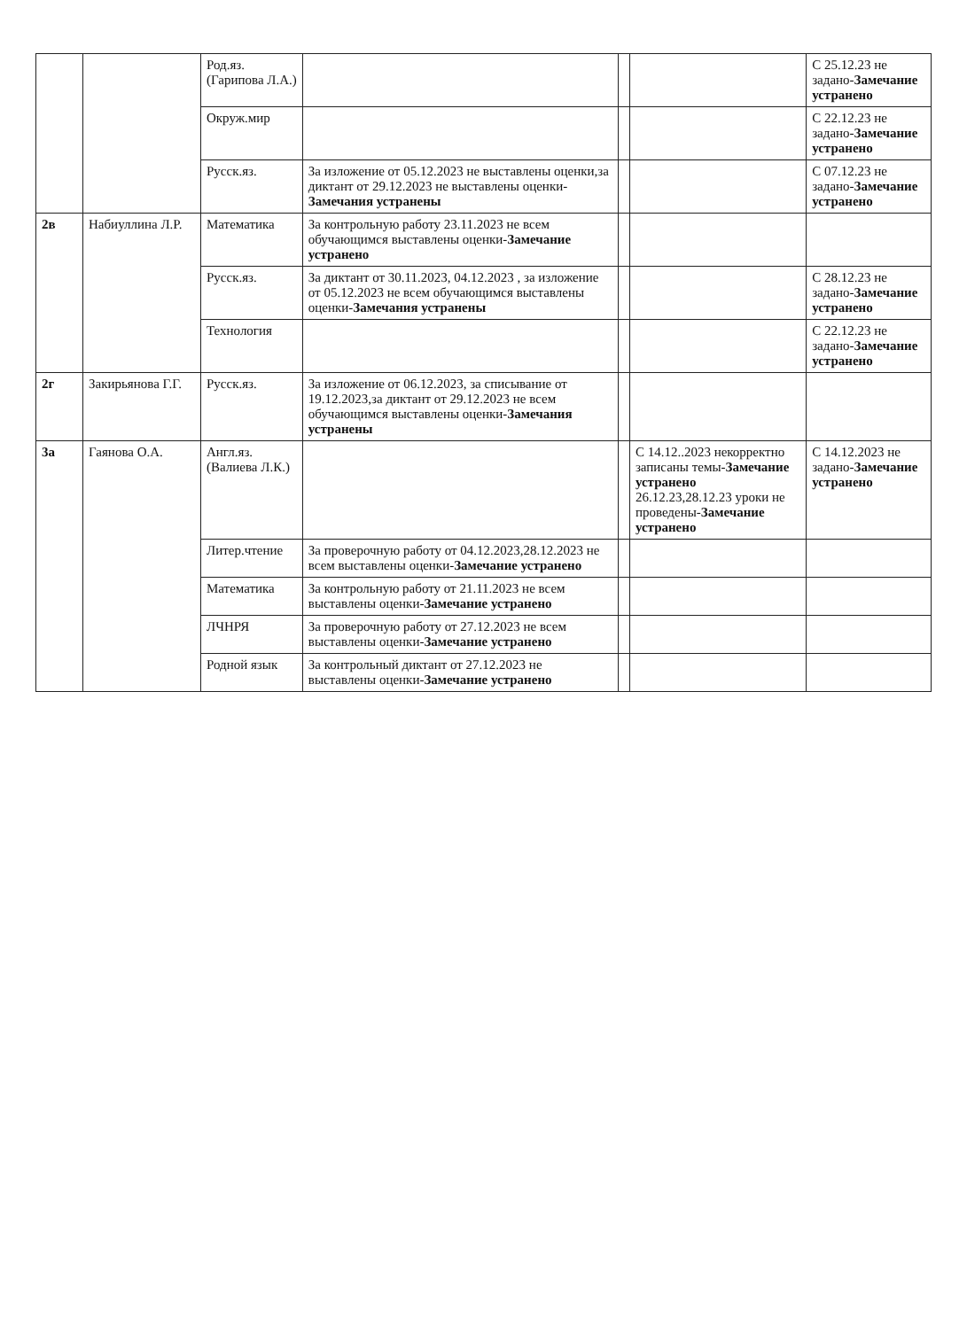| | | Род.яз. (Гарипова Л.А.) | | | | С 25.12.23 не задано- Замечание устранено |
| | | Окруж.мир | | | | С 22.12.23 не задано- Замечание устранено |
| | | Русск.яз. | За изложение от 05.12.2023 не выставлены оценки,за диктант от 29.12.2023 не выставлены оценки- Замечания устранены | | | С 07.12.23 не задано- Замечание устранено |
| 2в | Набиуллина Л.Р. | Математика | За контрольную работу 23.11.2023 не всем обучающимся выставлены оценки- Замечание устранено | | | |
| | | Русск.яз. | За диктант от 30.11.2023, 04.12.2023 , за изложение от 05.12.2023 не всем обучающимся выставлены оценки- Замечания устранены | | | С 28.12.23 не задано- Замечание устранено |
| | | Технология | | | | С 22.12.23 не задано- Замечание устранено |
| 2г | Закирьянова Г.Г. | Русск.яз. | За изложение от 06.12.2023, за списывание от 19.12.2023,за диктант от 29.12.2023 не всем обучающимся выставлены оценки- Замечания устранены | | | |
| 3а | Гаянова О.А. | Англ.яз.(Валиева Л.К.) | | | С 14.12..2023 некорректно записаны темы- Замечание устранено 26.12.23,28.12.23 уроки не проведены- Замечание устранено | С 14.12.2023 не задано- Замечание устранено |
| | | Литер.чтение | За проверочную работу от 04.12.2023,28.12.2023 не всем выставлены оценки- Замечание устранено | | | |
| | | Математика | За контрольную работу от 21.11.2023 не всем выставлены оценки- Замечание устранено | | | |
| | | ЛЧНРЯ | За проверочную работу от 27.12.2023 не всем выставлены оценки- Замечание устранено | | | |
| | | Родной язык | За контрольный диктант от 27.12.2023 не выставлены оценки- Замечание устранено | | | |